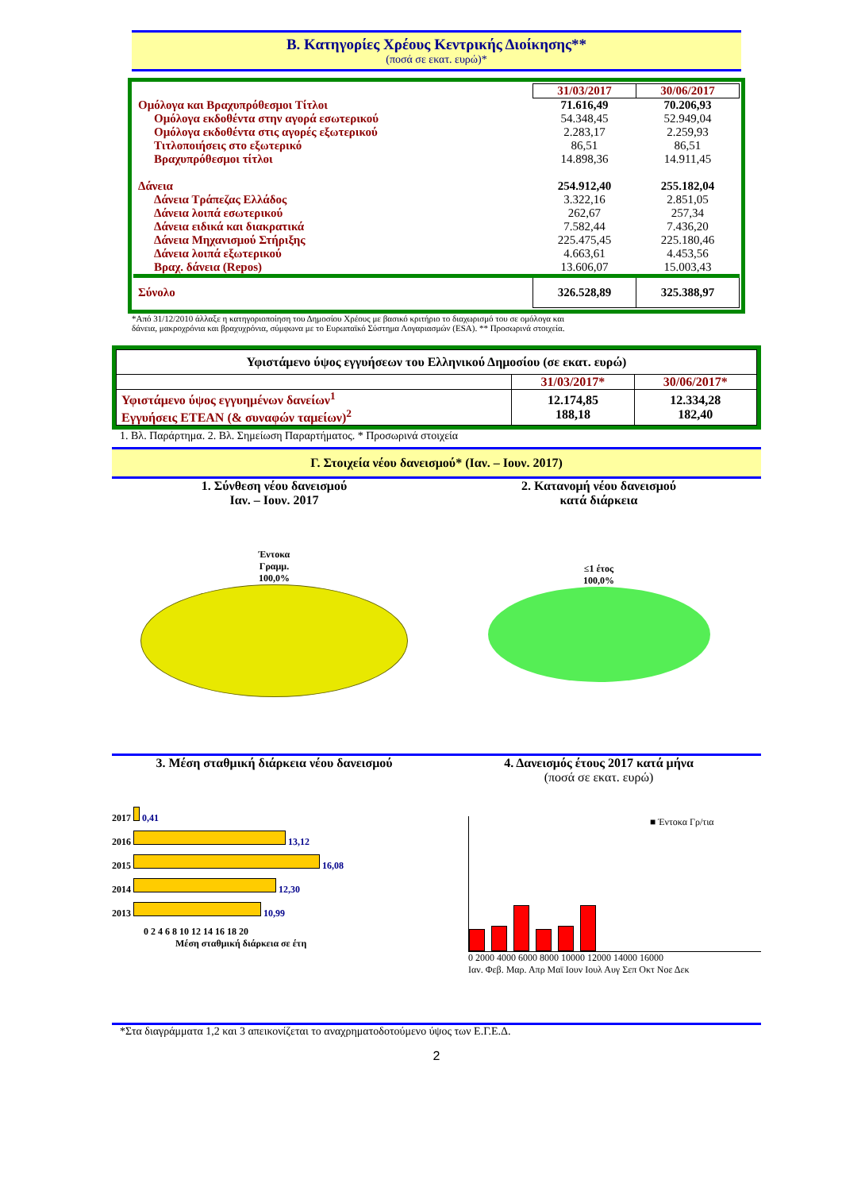Β. Κατηγορίες Χρέους Κεντρικής Διοίκησης**
(ποσά σε εκατ. ευρώ)*
| | 31/03/2017 | 30/06/2017 |
| --- | --- | --- |
| Ομόλογα και Βραχυπρόθεσμοι Τίτλοι | 71.616,49 | 70.206,93 |
| Ομόλογα εκδοθέντα στην αγορά εσωτερικού | 54.348,45 | 52.949,04 |
| Ομόλογα εκδοθέντα στις αγορές εξωτερικού | 2.283,17 | 2.259,93 |
| Τιτλοποιήσεις στο εξωτερικό | 86,51 | 86,51 |
| Βραχυπρόθεσμοι τίτλοι | 14.898,36 | 14.911,45 |
| Δάνεια | 254.912,40 | 255.182,04 |
| Δάνεια Τράπεζας Ελλάδος | 3.322,16 | 2.851,05 |
| Δάνεια λοιπά εσωτερικού | 262,67 | 257,34 |
| Δάνεια ειδικά και διακρατικά | 7.582,44 | 7.436,20 |
| Δάνεια Μηχανισμού Στήριξης | 225.475,45 | 225.180,46 |
| Δάνεια λοιπά εξωτερικού | 4.663,61 | 4.453,56 |
| Βραχ. δάνεια (Repos) | 13.606,07 | 15.003,43 |
| Σύνολο | 326.528,89 | 325.388,97 |
*Από 31/12/2010 άλλαξε η κατηγοριοποίηση του Δημοσίου Χρέους με βασικό κριτήριο το διαχωρισμό του σε ομόλογα και
δάνεια, μακροχρόνια και βραχυχρόνια, σύμφωνα με το Ευρωπαϊκό Σύστημα Λογαριασμών (ESA). ** Προσωρινά στοιχεία.
| Υφιστάμενο ύψος εγγυήσεων του Ελληνικού Δημοσίου (σε εκατ. ευρώ) | | |
| | 31/03/2017* | 30/06/2017* |
| Υφιστάμενο ύψος εγγυημένων δανείων<sup>1</sup> Εγγυήσεις ΕΤΕΑΝ (& συναφών ταμείων)<sup>2</sup> | 12.174,85 188,18 | 12.334,28 182,40 |
1. Βλ. Παράρτημα. 2. Βλ. Σημείωση Παραρτήματος. * Προσωρινά στοιχεία
Γ. Στοιχεία νέου δανεισμού* (Ιαν. – Ιουν. 2017)
1. Σύνθεση νέου δανεισμού
Ιαν. – Ιουν. 2017
2. Κατανομή νέου δανεισμού
κατά διάρκεια
Έντοκα
Γραμμ.
100,0%
≤1 έτος
100,0%
3. Μέση σταθμική διάρκεια νέου δανεισμού
4. Δανεισμός έτους 2017 κατά μήνα
(ποσά σε εκατ. ευρώ)
2017 0,41
2016 13,12
2015 16,08
2014 12,30
2013 10,99
0 2 4 6 8 10 12 14 16 18 20
Μέση σταθμική διάρκεια σε έτη
■ Έντοκα Γρ/τια
0 2000 4000 6000 8000 10000 12000 14000 16000
Ιαν. Φεβ. Μαρ. Απρ Μαϊ Ιουν Ιουλ Αυγ Σεπ Οκτ Νοε Δεκ
*Στα διαγράμματα 1,2 και 3 απεικονίζεται το αναχρηματοδοτούμενο ύψος των Ε.Γ.Ε.Δ.
2